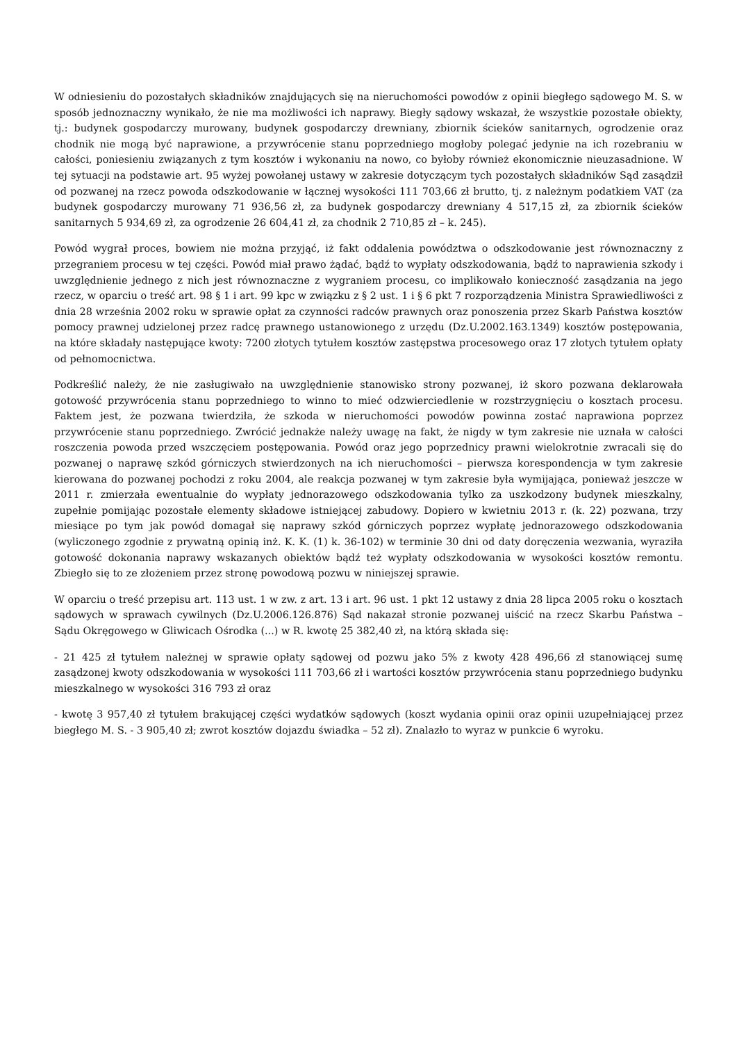W odniesieniu do pozostałych składników znajdujących się na nieruchomości powodów z opinii biegłego sądowego M. S. w sposób jednoznaczny wynikało, że nie ma możliwości ich naprawy. Biegły sądowy wskazał, że wszystkie pozostałe obiekty, tj.: budynek gospodarczy murowany, budynek gospodarczy drewniany, zbiornik ścieków sanitarnych, ogrodzenie oraz chodnik nie mogą być naprawione, a przywrócenie stanu poprzedniego mogłoby polegać jedynie na ich rozebraniu w całości, poniesieniu związanych z tym kosztów i wykonaniu na nowo, co byłoby również ekonomicznie nieuzasadnione. W tej sytuacji na podstawie art. 95 wyżej powołanej ustawy w zakresie dotyczącym tych pozostałych składników Sąd zasądził od pozwanej na rzecz powoda odszkodowanie w łącznej wysokości 111 703,66 zł brutto, tj. z należnym podatkiem VAT (za budynek gospodarczy murowany 71 936,56 zł, za budynek gospodarczy drewniany 4 517,15 zł, za zbiornik ścieków sanitarnych 5 934,69 zł, za ogrodzenie 26 604,41 zł, za chodnik 2 710,85 zł – k. 245).
Powód wygrał proces, bowiem nie można przyjąć, iż fakt oddalenia powództwa o odszkodowanie jest równoznaczny z przegraniem procesu w tej części. Powód miał prawo żądać, bądź to wypłaty odszkodowania, bądź to naprawienia szkody i uwzględnienie jednego z nich jest równoznaczne z wygraniem procesu, co implikowało konieczność zasądzania na jego rzecz, w oparciu o treść art. 98 § 1 i art. 99 kpc w związku z § 2 ust. 1 i § 6 pkt 7 rozporządzenia Ministra Sprawiedliwości z dnia 28 września 2002 roku w sprawie opłat za czynności radców prawnych oraz ponoszenia przez Skarb Państwa kosztów pomocy prawnej udzielonej przez radcę prawnego ustanowionego z urzędu (Dz.U.2002.163.1349) kosztów postępowania, na które składały następujące kwoty: 7200 złotych tytułem kosztów zastępstwa procesowego oraz 17 złotych tytułem opłaty od pełnomocnictwa.
Podkreślić należy, że nie zasługiwało na uwzględnienie stanowisko strony pozwanej, iż skoro pozwana deklarowała gotowość przywrócenia stanu poprzedniego to winno to mieć odzwierciedlenie w rozstrzygnięciu o kosztach procesu. Faktem jest, że pozwana twierdziła, że szkoda w nieruchomości powodów powinna zostać naprawiona poprzez przywrócenie stanu poprzedniego. Zwrócić jednakże należy uwagę na fakt, że nigdy w tym zakresie nie uznała w całości roszczenia powoda przed wszczęciem postępowania. Powód oraz jego poprzednicy prawni wielokrotnie zwracali się do pozwanej o naprawę szkód górniczych stwierdzonych na ich nieruchomości – pierwsza korespondencja w tym zakresie kierowana do pozwanej pochodzi z roku 2004, ale reakcja pozwanej w tym zakresie była wymijająca, ponieważ jeszcze w 2011 r. zmierzała ewentualnie do wypłaty jednorazowego odszkodowania tylko za uszkodzony budynek mieszkalny, zupełnie pomijając pozostałe elementy składowe istniejącej zabudowy. Dopiero w kwietniu 2013 r. (k. 22) pozwana, trzy miesiące po tym jak powód domagał się naprawy szkód górniczych poprzez wypłatę jednorazowego odszkodowania (wyliczonego zgodnie z prywatną opinią inż. K. K. (1) k. 36-102) w terminie 30 dni od daty doręczenia wezwania, wyraziła gotowość dokonania naprawy wskazanych obiektów bądź też wypłaty odszkodowania w wysokości kosztów remontu. Zbiegło się to ze złożeniem przez stronę powodową pozwu w niniejszej sprawie.
W oparciu o treść przepisu art. 113 ust. 1 w zw. z art. 13 i art. 96 ust. 1 pkt 12 ustawy z dnia 28 lipca 2005 roku o kosztach sądowych w sprawach cywilnych (Dz.U.2006.126.876) Sąd nakazał stronie pozwanej uiścić na rzecz Skarbu Państwa – Sądu Okręgowego w Gliwicach Ośrodka (...) w R. kwotę 25 382,40 zł, na którą składa się:
- 21 425 zł tytułem należnej w sprawie opłaty sądowej od pozwu jako 5% z kwoty 428 496,66 zł stanowiącej sumę zasądzonej kwoty odszkodowania w wysokości 111 703,66 zł i wartości kosztów przywrócenia stanu poprzedniego budynku mieszkalnego w wysokości 316 793 zł oraz
- kwotę 3 957,40 zł tytułem brakującej części wydatków sądowych (koszt wydania opinii oraz opinii uzupełniającej przez biegłego M. S. - 3 905,40 zł; zwrot kosztów dojazdu świadka – 52 zł). Znalazło to wyraz w punkcie 6 wyroku.